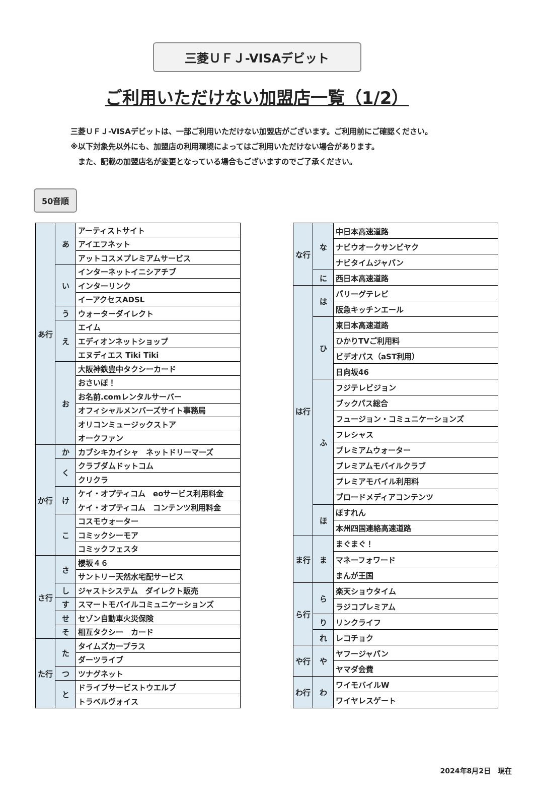三菱ＵＦＪ-VISAデビット
ご利用いただけない加盟店一覧（1/2）
三菱ＵＦＪ-VISAデビットは、一部ご利用いただけない加盟店がございます。ご利用前にご確認ください。
※以下対象先以外にも、加盟店の利用環境によってはご利用いただけない場合があります。
　また、記載の加盟店名が変更となっている場合もございますのでご了承ください。
50音順
| あ行 | あ | アーティストサイト |
| | | アイエフネット |
| | | アットコスメプレミアムサービス |
| | い | インターネットイニシアチブ |
| | | インターリンク |
| | | イーアクセスADSL |
| | う | ウォーターダイレクト |
| | え | エイム |
| | | エディオンネットショップ |
| | | エヌディエス Tiki Tiki |
| | お | 大阪神鉄豊中タクシーカード |
| | | おさいぽ！ |
| | | お名前.comレンタルサーバー |
| | | オフィシャルメンバーズサイト事務局 |
| | | オリコンミュージックストア |
| | | オークファン |
| か行 | か | カブシキカイシャ ネットドリーマーズ |
| | く | クラブダムドットコム |
| | | クリクラ |
| | け | ケイ・オプティコム eoサービス利用料金 |
| | | ケイ・オプティコム コンテンツ利用料金 |
| | こ | コスモウォーター |
| | | コミックシーモア |
| | | コミックフェスタ |
| さ行 | さ | 櫻坂４６ |
| | | サントリー天然水宅配サービス |
| | し | ジャストシステム ダイレクト販売 |
| | す | スマートモバイルコミュニケーションズ |
| | せ | セゾン自動車火災保険 |
| | そ | 相互タクシー カード |
| た行 | た | タイムズカープラス |
| | | ダーツライブ |
| | つ | ツナグネット |
| | と | ドライブサービストウエルブ |
| | | トラベルヴォイス |
| な行 | な | 中日本高速道路 |
| | | ナビウオークサンビヤク |
| | | ナビタイムジャパン |
| | に | 西日本高速道路 |
| は行 | は | パリーグテレビ |
| | | 阪急キッチンエール |
| | ひ | 東日本高速道路 |
| | | ひかりTVご利用料 |
| | | ビデオパス（aST利用） |
| | | 日向坂46 |
| | ふ | フジテレビジョン |
| | | ブックパス総合 |
| | | フュージョン・コミュニケーションズ |
| | | フレシャス |
| | | プレミアムウォーター |
| | | プレミアムモバイルクラブ |
| | | プレミアモバイル利用料 |
| | | ブロードメディアコンテンツ |
| | ほ | ぽすれん |
| | | 本州四国連絡高速道路 |
| ま行 | ま | まぐまぐ！ |
| | | マネーフォワード |
| | | まんが王国 |
| ら行 | ら | 楽天ショウタイム |
| | | ラジコプレミアム |
| | り | リンクライフ |
| | れ | レコチョク |
| や行 | や | ヤフージャパン |
| | | ヤマダ会費 |
| わ行 | わ | ワイモバイルW |
| | | ワイヤレスゲート |
2024年8月2日　現在